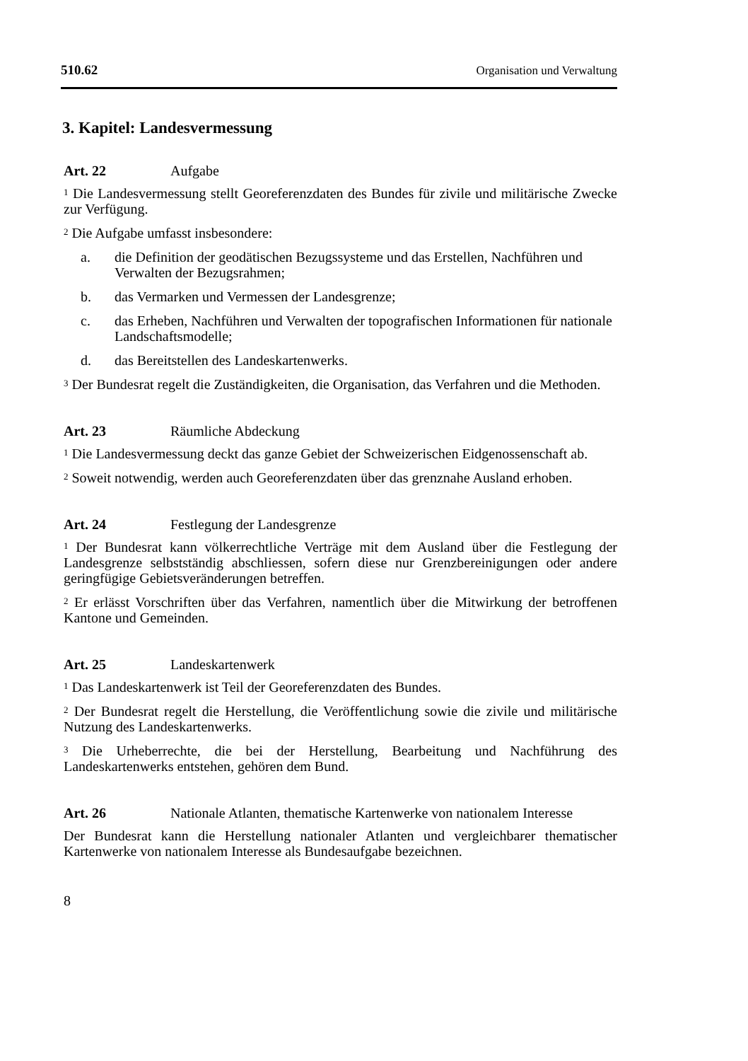510.62 Organisation und Verwaltung
3. Kapitel: Landesvermessung
Art. 22 Aufgabe
<sup>1</sup> Die Landesvermessung stellt Georeferenzdaten des Bundes für zivile und militärische Zwecke zur Verfügung.
<sup>2</sup> Die Aufgabe umfasst insbesondere:
a. die Definition der geodätischen Bezugssysteme und das Erstellen, Nachführen und Verwalten der Bezugsrahmen;
b. das Vermarken und Vermessen der Landesgrenze;
c. das Erheben, Nachführen und Verwalten der topografischen Informationen für nationale Landschaftsmodelle;
d. das Bereitstellen des Landeskartenwerks.
<sup>3</sup> Der Bundesrat regelt die Zuständigkeiten, die Organisation, das Verfahren und die Methoden.
Art. 23 Räumliche Abdeckung
<sup>1</sup> Die Landesvermessung deckt das ganze Gebiet der Schweizerischen Eidgenossenschaft ab.
<sup>2</sup> Soweit notwendig, werden auch Georeferenzdaten über das grenznahe Ausland erhoben.
Art. 24 Festlegung der Landesgrenze
<sup>1</sup> Der Bundesrat kann völkerrechtliche Verträge mit dem Ausland über die Festlegung der Landesgrenze selbstständig abschliessen, sofern diese nur Grenzbereinigungen oder andere geringfügige Gebietsveränderungen betreffen.
<sup>2</sup> Er erlässt Vorschriften über das Verfahren, namentlich über die Mitwirkung der betroffenen Kantone und Gemeinden.
Art. 25 Landeskartenwerk
<sup>1</sup> Das Landeskartenwerk ist Teil der Georeferenzdaten des Bundes.
<sup>2</sup> Der Bundesrat regelt die Herstellung, die Veröffentlichung sowie die zivile und militärische Nutzung des Landeskartenwerks.
<sup>3</sup> Die Urheberrechte, die bei der Herstellung, Bearbeitung und Nachführung des Landeskartenwerks entstehen, gehören dem Bund.
Art. 26 Nationale Atlanten, thematische Kartenwerke von nationalem Interesse
Der Bundesrat kann die Herstellung nationaler Atlanten und vergleichbarer thematischer Kartenwerke von nationalem Interesse als Bundesaufgabe bezeichnen.
8